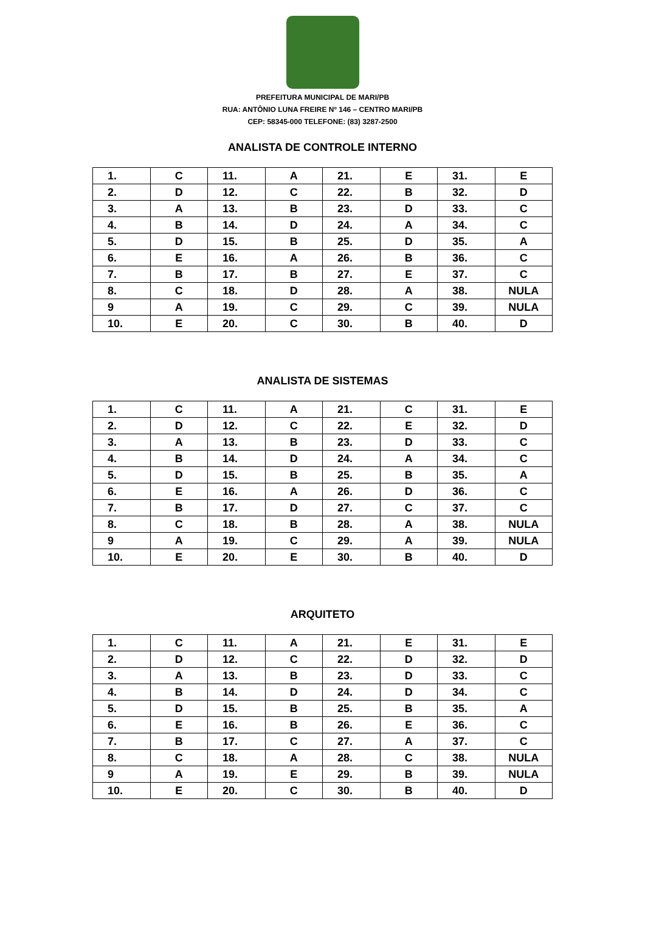PREFEITURA MUNICIPAL DE MARI/PB
RUA: ANTÔNIO LUNA FREIRE Nº 146 – CENTRO MARI/PB
CEP: 58345-000 TELEFONE: (83) 3287-2500
ANALISTA DE CONTROLE INTERNO
| 1. | C | 11. | A | 21. | E | 31. | E |
| 2. | D | 12. | C | 22. | B | 32. | D |
| 3. | A | 13. | B | 23. | D | 33. | C |
| 4. | B | 14. | D | 24. | A | 34. | C |
| 5. | D | 15. | B | 25. | D | 35. | A |
| 6. | E | 16. | A | 26. | B | 36. | C |
| 7. | B | 17. | B | 27. | E | 37. | C |
| 8. | C | 18. | D | 28. | A | 38. | NULA |
| 9 | A | 19. | C | 29. | C | 39. | NULA |
| 10. | E | 20. | C | 30. | B | 40. | D |
ANALISTA DE SISTEMAS
| 1. | C | 11. | A | 21. | C | 31. | E |
| 2. | D | 12. | C | 22. | E | 32. | D |
| 3. | A | 13. | B | 23. | D | 33. | C |
| 4. | B | 14. | D | 24. | A | 34. | C |
| 5. | D | 15. | B | 25. | B | 35. | A |
| 6. | E | 16. | A | 26. | D | 36. | C |
| 7. | B | 17. | D | 27. | C | 37. | C |
| 8. | C | 18. | B | 28. | A | 38. | NULA |
| 9 | A | 19. | C | 29. | A | 39. | NULA |
| 10. | E | 20. | E | 30. | B | 40. | D |
ARQUITETO
| 1. | C | 11. | A | 21. | E | 31. | E |
| 2. | D | 12. | C | 22. | D | 32. | D |
| 3. | A | 13. | B | 23. | D | 33. | C |
| 4. | B | 14. | D | 24. | D | 34. | C |
| 5. | D | 15. | B | 25. | B | 35. | A |
| 6. | E | 16. | B | 26. | E | 36. | C |
| 7. | B | 17. | C | 27. | A | 37. | C |
| 8. | C | 18. | A | 28. | C | 38. | NULA |
| 9 | A | 19. | E | 29. | B | 39. | NULA |
| 10. | E | 20. | C | 30. | B | 40. | D |